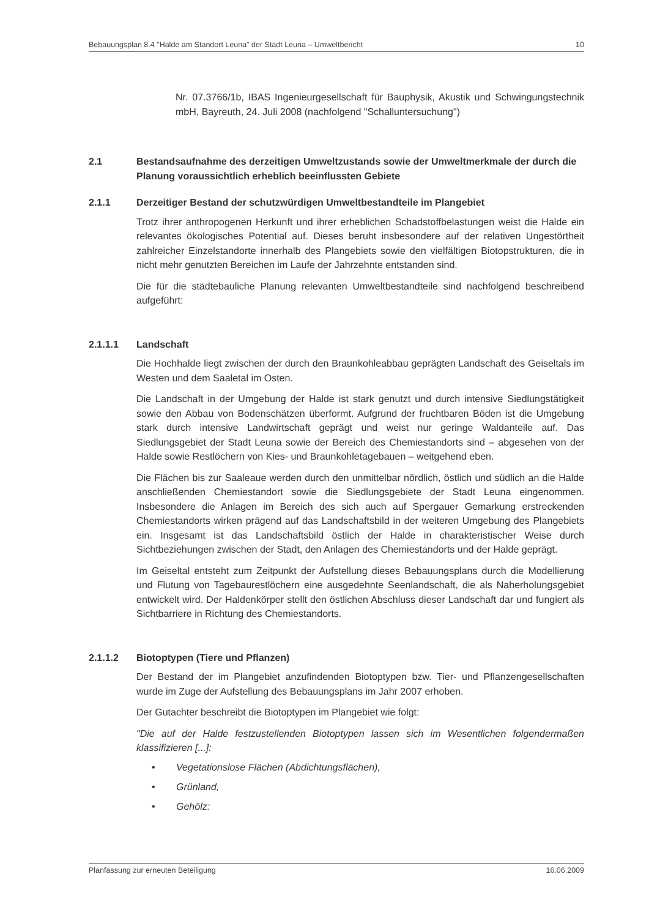Bebauungsplan 8.4 "Halde am Standort Leuna" der Stadt Leuna – Umweltbericht 10
Nr. 07.3766/1b, IBAS Ingenieurgesellschaft für Bauphysik, Akustik und Schwingungstechnik mbH, Bayreuth, 24. Juli 2008 (nachfolgend "Schalluntersuchung")
2.1 Bestandsaufnahme des derzeitigen Umweltzustands sowie der Umweltmerkmale der durch die Planung voraussichtlich erheblich beeinflussten Gebiete
2.1.1 Derzeitiger Bestand der schutzwürdigen Umweltbestandteile im Plangebiet
Trotz ihrer anthropogenen Herkunft und ihrer erheblichen Schadstoffbelastungen weist die Halde ein relevantes ökologisches Potential auf. Dieses beruht insbesondere auf der relativen Ungestörtheit zahlreicher Einzelstandorte innerhalb des Plangebiets sowie den vielfältigen Biotopstrukturen, die in nicht mehr genutzten Bereichen im Laufe der Jahrzehnte entstanden sind.
Die für die städtebauliche Planung relevanten Umweltbestandteile sind nachfolgend beschreibend aufgeführt:
2.1.1.1 Landschaft
Die Hochhalde liegt zwischen der durch den Braunkohleabbau geprägten Landschaft des Geiseltals im Westen und dem Saaletal im Osten.
Die Landschaft in der Umgebung der Halde ist stark genutzt und durch intensive Siedlungstätigkeit sowie den Abbau von Bodenschätzen überformt. Aufgrund der fruchtbaren Böden ist die Umgebung stark durch intensive Landwirtschaft geprägt und weist nur geringe Waldanteile auf. Das Siedlungsgebiet der Stadt Leuna sowie der Bereich des Chemiestandorts sind – abgesehen von der Halde sowie Restlöchern von Kies- und Braunkohletagebauen – weitgehend eben.
Die Flächen bis zur Saaleaue werden durch den unmittelbar nördlich, östlich und südlich an die Halde anschließenden Chemiestandort sowie die Siedlungsgebiete der Stadt Leuna eingenommen. Insbesondere die Anlagen im Bereich des sich auch auf Spergauer Gemarkung erstreckenden Chemiestandorts wirken prägend auf das Landschaftsbild in der weiteren Umgebung des Plangebiets ein. Insgesamt ist das Landschaftsbild östlich der Halde in charakteristischer Weise durch Sichtbeziehungen zwischen der Stadt, den Anlagen des Chemiestandorts und der Halde geprägt.
Im Geiseltal entsteht zum Zeitpunkt der Aufstellung dieses Bebauungsplans durch die Modellierung und Flutung von Tagebaurestlöchern eine ausgedehnte Seenlandschaft, die als Naherholungsgebiet entwickelt wird. Der Haldenkörper stellt den östlichen Abschluss dieser Landschaft dar und fungiert als Sichtbarriere in Richtung des Chemiestandorts.
2.1.1.2 Biotoptypen (Tiere und Pflanzen)
Der Bestand der im Plangebiet anzufindenden Biotoptypen bzw. Tier- und Pflanzengesellschaften wurde im Zuge der Aufstellung des Bebauungsplans im Jahr 2007 erhoben.
Der Gutachter beschreibt die Biotoptypen im Plangebiet wie folgt:
"Die auf der Halde festzustellenden Biotoptypen lassen sich im Wesentlichen folgendermaßen klassifizieren [...]:
• Vegetationslose Flächen (Abdichtungsflächen),
• Grünland,
• Gehölz:
Planfassung zur erneuten Beteiligung 16.06.2009